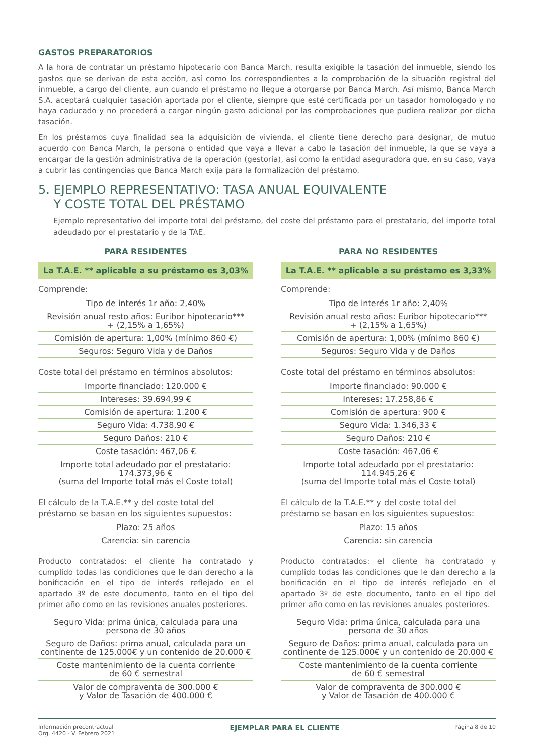GASTOS PREPARATORIOS
A la hora de contratar un préstamo hipotecario con Banca March, resulta exigible la tasación del inmueble, siendo los gastos que se derivan de esta acción, así como los correspondientes a la comprobación de la situación registral del inmueble, a cargo del cliente, aun cuando el préstamo no llegue a otorgarse por Banca March. Así mismo, Banca March S.A. aceptará cualquier tasación aportada por el cliente, siempre que esté certificada por un tasador homologado y no haya caducado y no procederá a cargar ningún gasto adicional por las comprobaciones que pudiera realizar por dicha tasación.
En los préstamos cuya finalidad sea la adquisición de vivienda, el cliente tiene derecho para designar, de mutuo acuerdo con Banca March, la persona o entidad que vaya a llevar a cabo la tasación del inmueble, la que se vaya a encargar de la gestión administrativa de la operación (gestoría), así como la entidad aseguradora que, en su caso, vaya a cubrir las contingencias que Banca March exija para la formalización del préstamo.
5. EJEMPLO REPRESENTATIVO: TASA ANUAL EQUIVALENTE
Y COSTE TOTAL DEL PRÉSTAMO
Ejemplo representativo del importe total del préstamo, del coste del préstamo para el prestatario, del importe total adeudado por el prestatario y de la TAE.
PARA RESIDENTES
La T.A.E. ** aplicable a su préstamo es 3,03%
Comprende:
| Tipo de interés 1r año: 2,40% |
| Revisión anual resto años: Euribor hipotecario*** + (2,15% a 1,65%) |
| Comisión de apertura: 1,00% (mínimo 860 €) |
| Seguros: Seguro Vida y de Daños |
Coste total del préstamo en términos absolutos:
| Importe financiado: 120.000 € |
| Intereses: 39.694,99 € |
| Comisión de apertura: 1.200 € |
| Seguro Vida: 4.738,90 € |
| Seguro Daños: 210 € |
| Coste tasación: 467,06 € |
| Importe total adeudado por el prestatario: 174.373,96 € (suma del Importe total más el Coste total) |
El cálculo de la T.A.E.** y del coste total del préstamo se basan en los siguientes supuestos:
| Plazo: 25 años |
| Carencia: sin carencia |
Producto contratados: el cliente ha contratado y cumplido todas las condiciones que le dan derecho a la bonificación en el tipo de interés reflejado en el apartado 3º de este documento, tanto en el tipo del primer año como en las revisiones anuales posteriores.
| Seguro Vida: prima única, calculada para una persona de 30 años |
| Seguro de Daños: prima anual, calculada para un continente de 125.000€ y un contenido de 20.000 € |
| Coste mantenimiento de la cuenta corriente de 60 € semestral |
| Valor de compraventa de 300.000 € y Valor de Tasación de 400.000 € |
PARA NO RESIDENTES
La T.A.E. ** aplicable a su préstamo es 3,33%
Comprende:
| Tipo de interés 1r año: 2,40% |
| Revisión anual resto años: Euribor hipotecario*** + (2,15% a 1,65%) |
| Comisión de apertura: 1,00% (mínimo 860 €) |
| Seguros: Seguro Vida y de Daños |
Coste total del préstamo en términos absolutos:
| Importe financiado: 90.000 € |
| Intereses: 17.258,86 € |
| Comisión de apertura: 900 € |
| Seguro Vida: 1.346,33 € |
| Seguro Daños: 210 € |
| Coste tasación: 467,06 € |
| Importe total adeudado por el prestatario: 114.945,26 € (suma del Importe total más el Coste total) |
El cálculo de la T.A.E.** y del coste total del préstamo se basan en los siguientes supuestos:
| Plazo: 15 años |
| Carencia: sin carencia |
Producto contratados: el cliente ha contratado y cumplido todas las condiciones que le dan derecho a la bonificación en el tipo de interés reflejado en el apartado 3º de este documento, tanto en el tipo del primer año como en las revisiones anuales posteriores.
| Seguro Vida: prima única, calculada para una persona de 30 años |
| Seguro de Daños: prima anual, calculada para un continente de 125.000€ y un contenido de 20.000 € |
| Coste mantenimiento de la cuenta corriente de 60 € semestral |
| Valor de compraventa de 300.000 € y Valor de Tasación de 400.000 € |
Información precontractual
Org. 4420 - V. Febrero 2021
EJEMPLAR PARA EL CLIENTE
Página 8 de 10